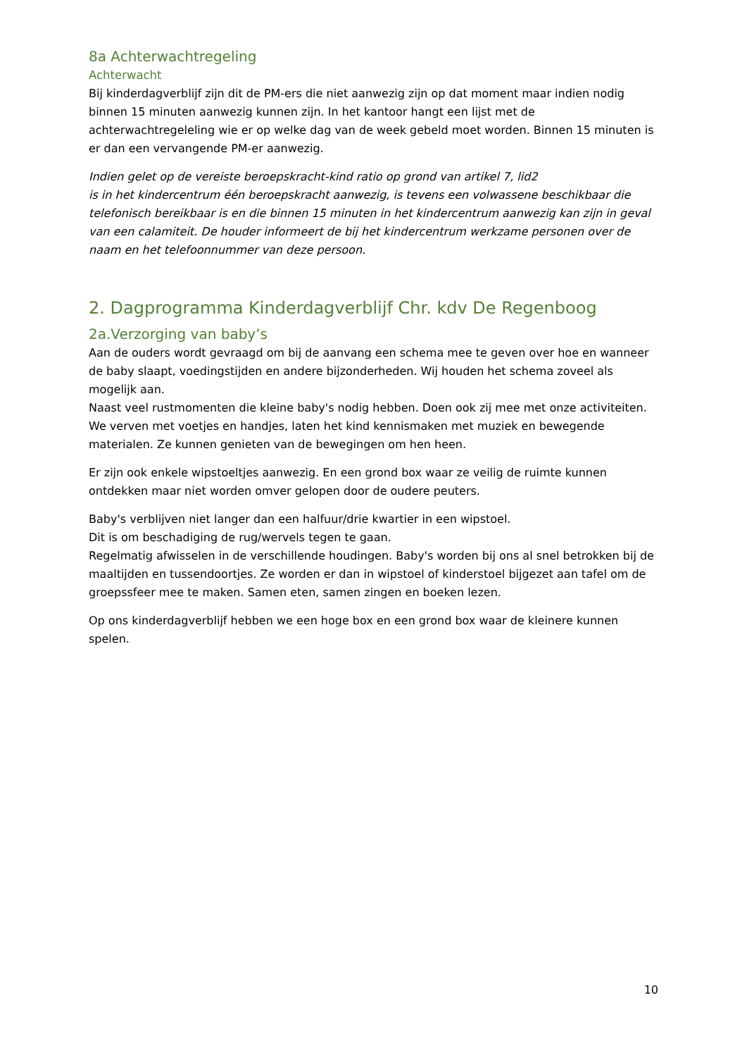8a Achterwachtregeling
Achterwacht
Bij kinderdagverblijf zijn dit de PM-ers die niet aanwezig zijn op dat moment maar indien nodig binnen 15 minuten aanwezig kunnen zijn. In het kantoor hangt een lijst met de achterwachtregeleling wie er op welke dag van de week gebeld moet worden. Binnen 15 minuten is er dan een vervangende PM-er aanwezig.
Indien gelet op de vereiste beroepskracht-kind ratio op grond van artikel 7, lid2
is in het kindercentrum één beroepskracht aanwezig, is tevens een volwassene beschikbaar die telefonisch bereikbaar is en die binnen 15 minuten in het kindercentrum aanwezig kan zijn in geval van een calamiteit. De houder informeert de bij het kindercentrum werkzame personen over de naam en het telefoonnummer van deze persoon.
2. Dagprogramma Kinderdagverblijf Chr. kdv De Regenboog
2a.Verzorging van baby’s
Aan de ouders wordt gevraagd om bij de aanvang een schema mee te geven over hoe en wanneer de baby slaapt, voedingstijden en andere bijzonderheden. Wij houden het schema zoveel als mogelijk aan.
Naast veel rustmomenten die kleine baby's nodig hebben. Doen ook zij mee met onze activiteiten. We verven met voetjes en handjes, laten het kind kennismaken met muziek en bewegende materialen. Ze kunnen genieten van de bewegingen om hen heen.
Er zijn ook enkele wipstoeltjes aanwezig. En een grond box waar ze veilig de ruimte kunnen ontdekken maar niet worden omver gelopen door de oudere peuters.
Baby's verblijven niet langer dan een halfuur/drie kwartier in een wipstoel.
Dit is om beschadiging de rug/wervels tegen te gaan.
Regelmatig afwisselen in de verschillende houdingen. Baby's worden bij ons al snel betrokken bij de maaltijden en tussendoortjes. Ze worden er dan in wipstoel of kinderstoel bijgezet aan tafel om de groepssfeer mee te maken. Samen eten, samen zingen en boeken lezen.
Op ons kinderdagverblijf hebben we een hoge box en een grond box waar de kleinere kunnen spelen.
10